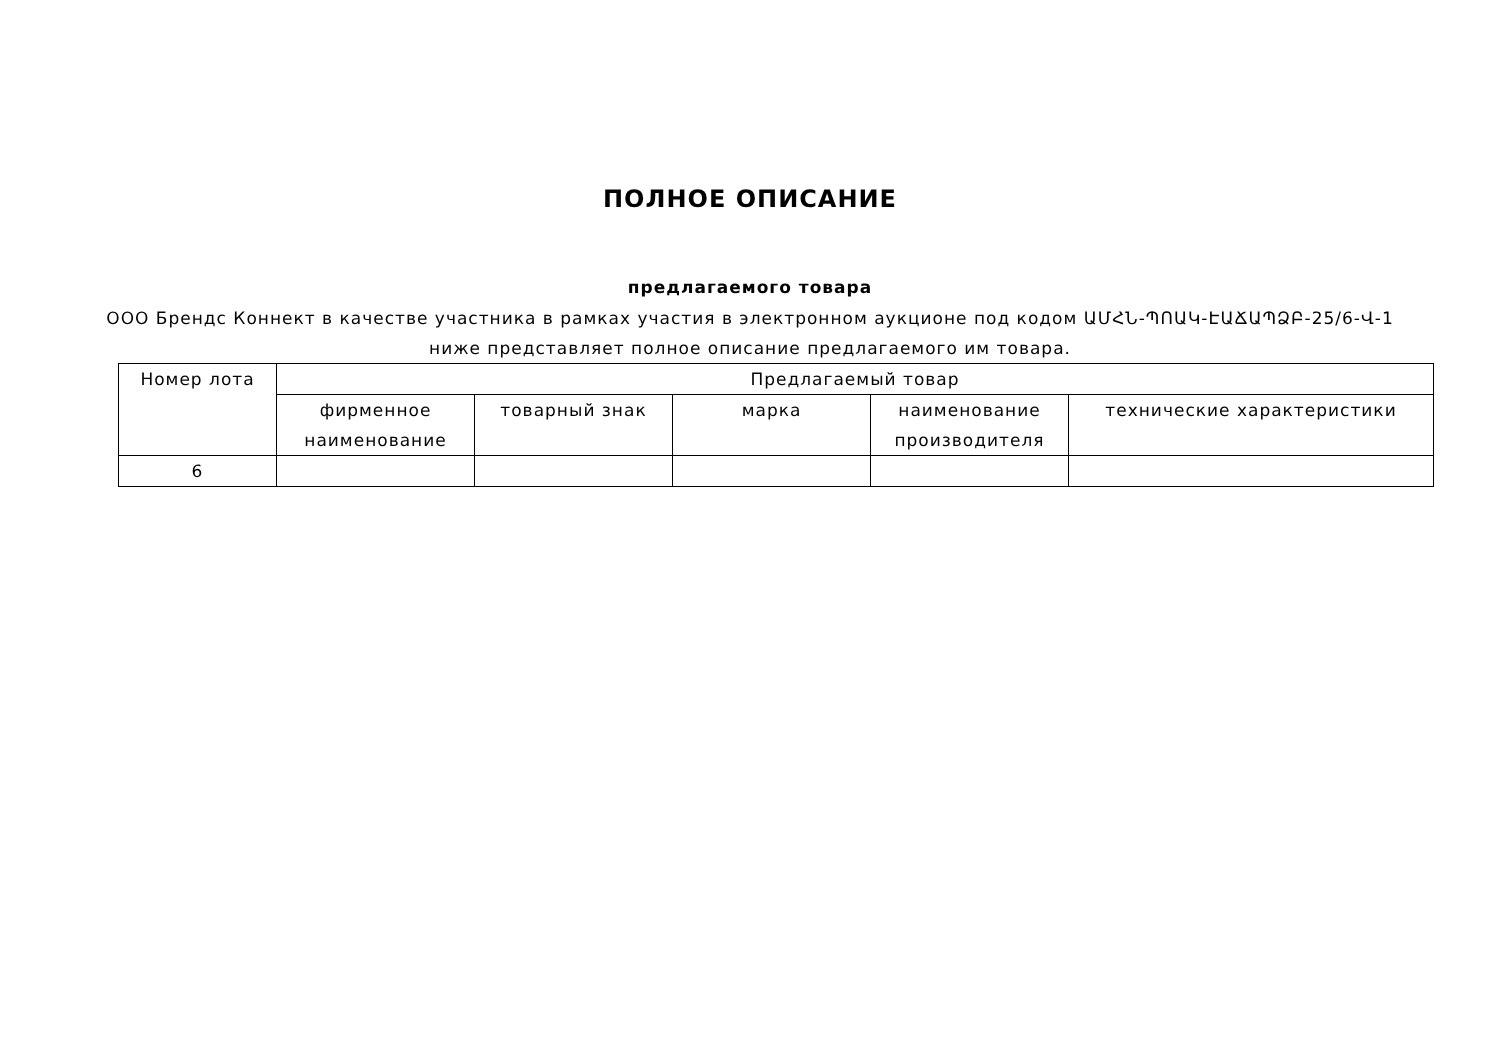ПОЛНОЕ ОПИСАНИЕ
предлагаемого товара
ООО Брендс Коннект в качестве участника в рамках участия в электронном аукционе под кодом ԱՄՀՆ-ՊՈԱԿ-ԷԱՃԱՊՁԲ-25/6-Վ-1 ниже представляет полное описание предлагаемого им товара.
| Номер лота | Предлагаемый товар | | | | |
| --- | --- | --- | --- | --- | --- |
| | фирменное наименование | товарный знак | марка | наименование производителя | технические характеристики |
| 6 | | | | | |